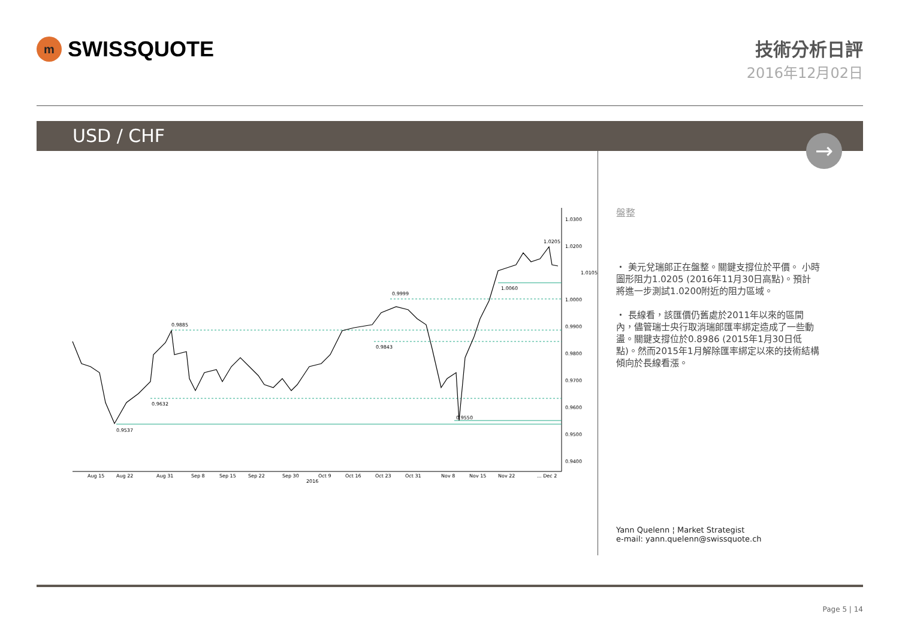m
SWISSQUOTE
技術分析日評
2016年12月02日
USD / CHF
→
1.0300
1.0200
1.0000
0.9900
0.9800
0.9700
0.9600
0.9500
0.9400
1.0105
1.0205
1.0060
0.9999
0.9885
0.9843
0.9632
0.9550
0.9537
Aug 15
Aug 22
Aug 31
Sep 8
Sep 15
Sep 22
Sep 30
Oct 9
Oct 16
Oct 23
Oct 31
Nov 8
Nov 15
Nov 22
... Dec 2
2016
盤整
・ 美元兌瑞郎正在盤整。關鍵支撐位於平價。 小時圖形阻力1.0205 (2016年11月30日高點)。預計將進一步測試1.0200附近的阻力區域。
・ 長線看，該匯價仍舊處於2011年以來的區間內，儘管瑞士央行取消瑞郎匯率綁定造成了一些動盪。關鍵支撐位於0.8986 (2015年1月30日低點)。然而2015年1月解除匯率綁定以來的技術結構傾向於長線看漲。
Yann Quelenn ¦ Market Strategist
e-mail: yann.quelenn@swissquote.ch
Page 5 | 14